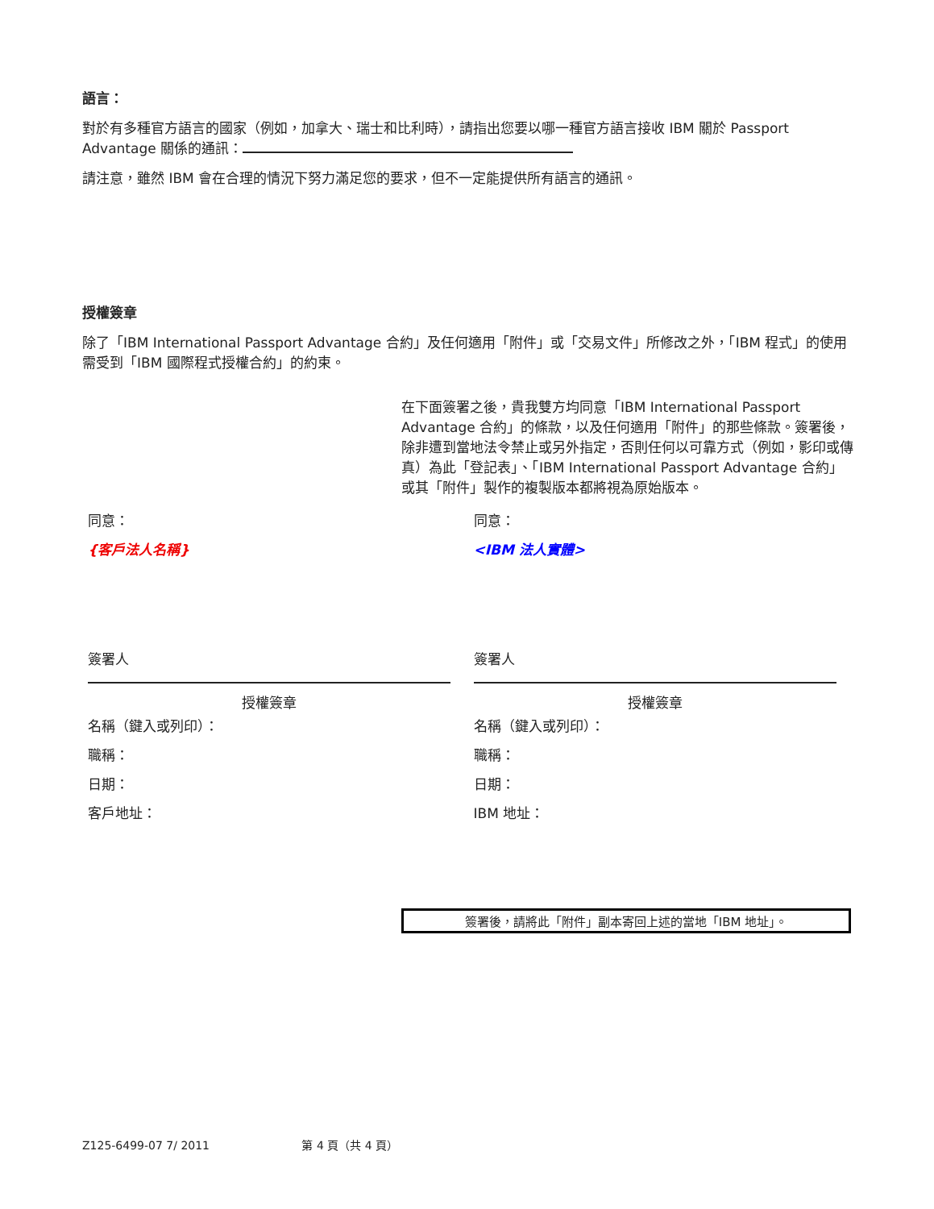語言：
對於有多種官方語言的國家（例如，加拿大、瑞士和比利時），請指出您要以哪一種官方語言接收 IBM 關於 Passport Advantage 關係的通訊：
請注意，雖然 IBM 會在合理的情況下努力滿足您的要求，但不一定能提供所有語言的通訊。
授權簽章
除了「IBM International Passport Advantage 合約」及任何適用「附件」或「交易文件」所修改之外，「IBM 程式」的使用需受到「IBM 國際程式授權合約」的約束。
在下面簽署之後，貴我雙方均同意「IBM International Passport Advantage 合約」的條款，以及任何適用「附件」的那些條款。簽署後，除非遭到當地法令禁止或另外指定，否則任何以可靠方式（例如，影印或傳真）為此「登記表」、「IBM International Passport Advantage 合約」或其「附件」製作的複製版本都將視為原始版本。
同意：
{客戶法人名稱}
簽署人
授權簽章
名稱（鍵入或列印）：
職稱：
日期：
客戶地址：
同意：
<IBM 法人實體>
簽署人
授權簽章
名稱（鍵入或列印）：
職稱：
日期：
IBM 地址：
簽署後，請將此「附件」副本寄回上述的當地「IBM 地址」。
Z125-6499-07 7/ 2011 第 4 頁（共 4 頁）